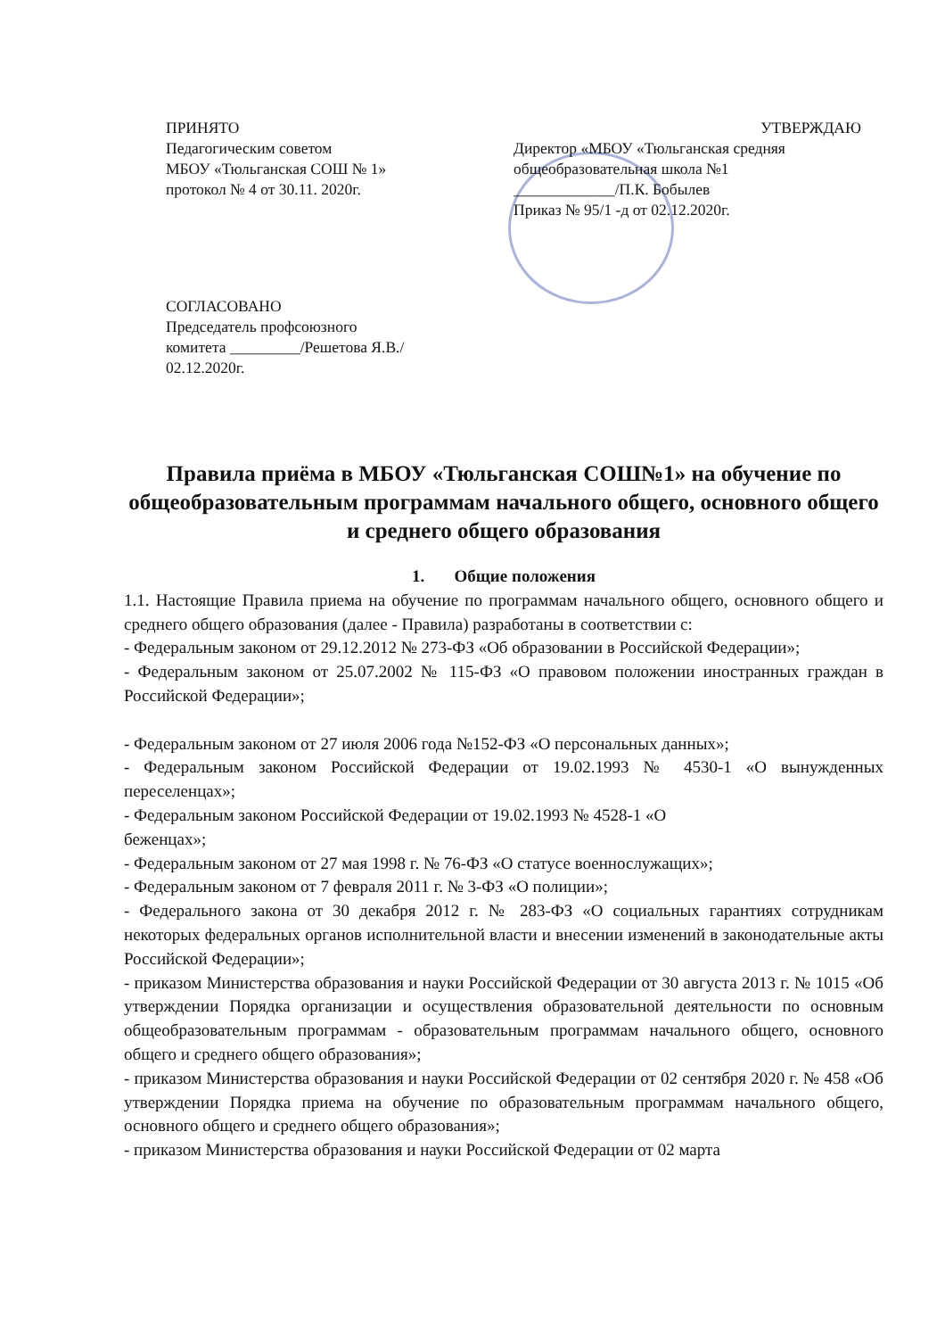ПРИНЯТО
Педагогическим советом
МБОУ «Тюльганская СОШ № 1»
протокол № 4 от 30.11. 2020г.
УТВЕРЖДАЮ
Директор «МБОУ «Тюльганская средняя общеобразовательная школа №1
_____________/П.К. Бобылев
Приказ № 95/1 -д от 02.12.2020г.
СОГЛАСОВАНО
Председатель профсоюзного
комитета _________/Решетова Я.В./
02.12.2020г.
Правила приёма в МБОУ «Тюльганская СОШ№1» на обучение по общеобразовательным программам начального общего, основного общего и среднего общего образования
1. Общие положения
1.1. Настоящие Правила приема на обучение по программам начального общего, основного общего и среднего общего образования (далее - Правила) разработаны в соответствии с:
- Федеральным законом от 29.12.2012 № 273-ФЗ «Об образовании в Российской Федерации»;
- Федеральным законом от 25.07.2002 № 115-ФЗ «О правовом положении иностранных граждан в Российской Федерации»;
- Федеральным законом от 27 июля 2006 года №152-ФЗ «О персональных данных»;
- Федеральным законом Российской Федерации от 19.02.1993 № 4530-1 «О вынужденных переселенцах»;
- Федеральным законом Российской Федерации от 19.02.1993 № 4528-1 «О
беженцах»;
- Федеральным законом от 27 мая 1998 г. № 76-ФЗ «О статусе военнослужащих»;
- Федеральным законом от 7 февраля 2011 г. № 3-ФЗ «О полиции»;
- Федерального закона от 30 декабря 2012 г. № 283-ФЗ «О социальных гарантиях сотрудникам некоторых федеральных органов исполнительной власти и внесении изменений в законодательные акты Российской Федерации»;
- приказом Министерства образования и науки Российской Федерации от 30 августа 2013 г. № 1015 «Об утверждении Порядка организации и осуществления образовательной деятельности по основным общеобразовательным программам - образовательным программам начального общего, основного общего и среднего общего образования»;
- приказом Министерства образования и науки Российской Федерации от 02 сентября 2020 г. № 458 «Об утверждении Порядка приема на обучение по образовательным программам начального общего, основного общего и среднего общего образования»;
- приказом Министерства образования и науки Российской Федерации от 02 марта